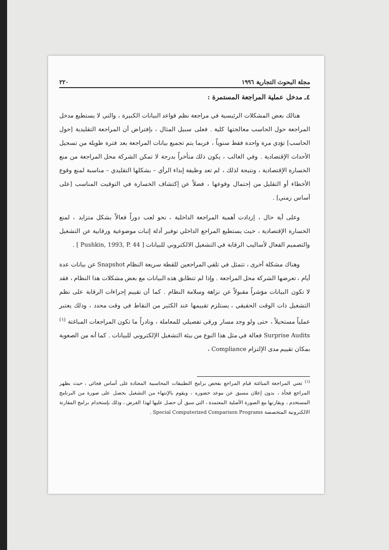مجلة البحوث التجارية ١٩٩٦ ٢٢٠
٤ـ مدخل عملية المراجعة المستمرة :
هنالك بعض المشكلات الرئيسية في مراجعة نظم قواعد البيانات الكبيرة ، والتي لا يستطيع مدخل المراجعة حول الحاسب معالجتها كلية . فعلى سبيل المثال ، بإفتراض أن المراجعة التقليدية [حول الحاسب] تؤدي مرة واحدة فقط سنوياً ، فربما يتم تجميع بيانات المراجعة بعد فترة طويلة من تسجيل الأحداث الإقتصادية . وفي الغالب ، يكون ذلك متأخراً بدرجة لا تمكن الشركة محل المراجعة من منع الخسارة الإقتصادية ، ونتيجة لذلك ، لم تعد وظيفة إبداء الرأي – بشكلها التقليدي – مناسبة لمنع وقوع الأخطاء أو التقليل من إحتمال وقوعها ، فضلاً عن إكتشاف الخسارة في التوقيت المناسب [على أساس زمني] .
وعلى أية حال ، إزدادت أهمية المراجعة الداخلية ، نحو لعب دوراً فعالاً بشكل متزايد ، لمنع الخسارة الإقتصادية ، حيث يستطيع المراجع الداخلي توفير أدلة إثبات موضوعية ورقابية عن التشغيل والتصميم الفعال لأساليب الرقابة في التشغيل الالكتروني للبيانات [ Pushkin, 1993, P. 44 ] .
وهناك مشكلة أخرى ، تتمثل في تلقي المراجعين للقطة سريعة النظام Snapshot عن بيانات عدة أيام ، تعرضها الشركة محل المراجعة . وإذا لم تتطابق هذه البيانات مع بعض مشكلات هذا النظام ، فقد لا تكون البيانات مؤشراً مقبولاً عن نزاهة وسلامة النظام . كما أن تقييم إجراءات الرقابة على نظم التشغيل ذات الوقت الحقيقي ، يستلزم تقييمها عند الكثير من النقاط في وقت محدد ، وذلك يعتبر عملياً مستحيلاً ، حتى ولو وجد مسار ورقي تفصيلي للمعاملة ، ونادراً ما تكون المراجعات المباغتة <sup>(١)</sup> Surprise Audits فعالة في مثل هذا النوع من بيئة التشغيل الإلكتروني للبيانات . كما أنه من الصعوبة بمكان تقييم مدى الإلتزام Compliance ،
<sup>(١)</sup> تعني المراجعة المباغتة قيام المراجع بفحص برامج التطبيقات المحاسبية المعتادة على أساس فجائي ، حيث يظهر المراجع فجأة ، بدون إعلان مسبق عن موعد حضوره ، ويقوم بالإنتهاء من التشغيل بحصل على صورة من البرنامج المستخدم ، ويقارنها مع الصورة الأصلية المعتمدة ، التي سبق أن حصل عليها لهذا الغرض ، وذلك بإستخدام برامج المقارنة الالكترونية المتخصصة Special Computerized Comparison Programs .